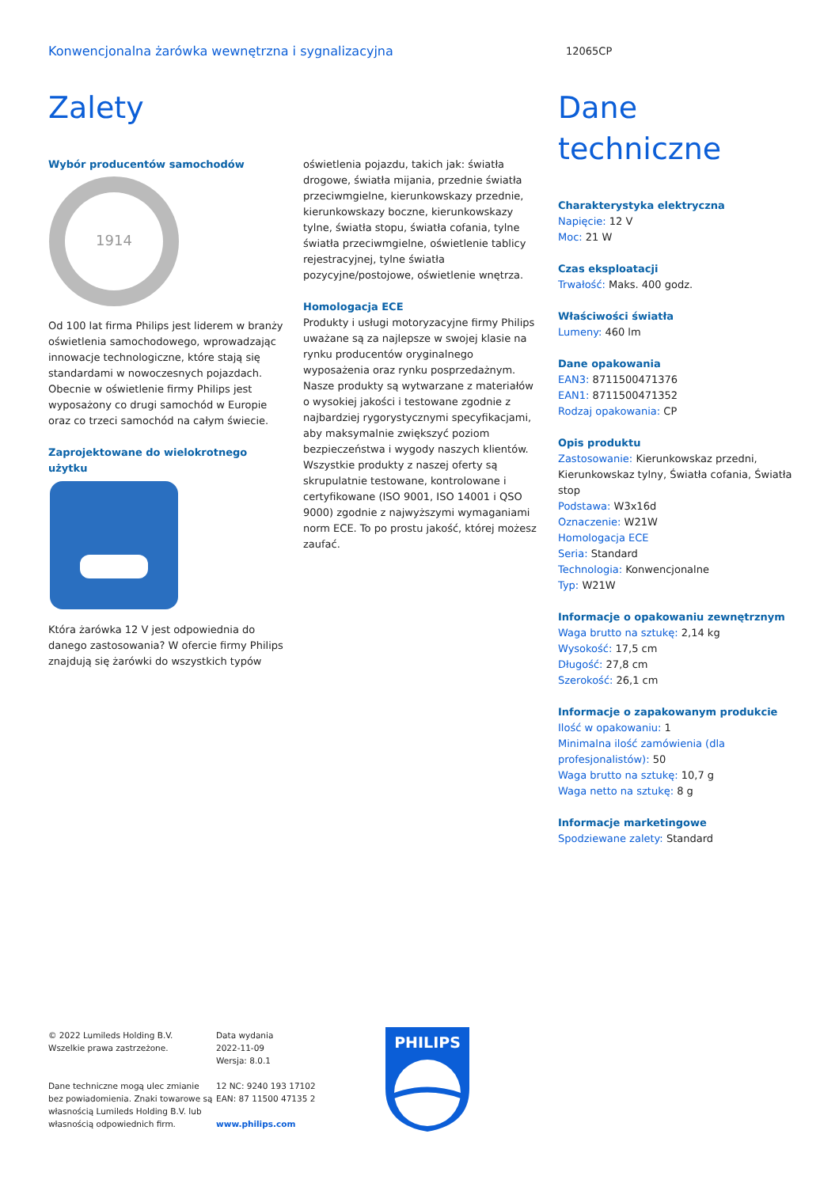Konwencjonalna żarówka wewnętrzna i sygnalizacyjna 12065CP
Zalety
Wybór producentów samochodów
1914
Od 100 lat firma Philips jest liderem w branży oświetlenia samochodowego, wprowadzając innowacje technologiczne, które stają się standardami w nowoczesnych pojazdach. Obecnie w oświetlenie firmy Philips jest wyposażony co drugi samochód w Europie oraz co trzeci samochód na całym świecie.
Zaprojektowane do wielokrotnego użytku
Która żarówka 12 V jest odpowiednia do danego zastosowania? W ofercie firmy Philips znajdują się żarówki do wszystkich typów
oświetlenia pojazdu, takich jak: światła drogowe, światła mijania, przednie światła przeciwmgielne, kierunkowskazy przednie, kierunkowskazy boczne, kierunkowskazy tylne, światła stopu, światła cofania, tylne światła przeciwmgielne, oświetlenie tablicy rejestracyjnej, tylne światła pozycyjne/postojowe, oświetlenie wnętrza.
Homologacja ECE
Produkty i usługi motoryzacyjne firmy Philips uważane są za najlepsze w swojej klasie na rynku producentów oryginalnego wyposażenia oraz rynku posprzedażnym. Nasze produkty są wytwarzane z materiałów o wysokiej jakości i testowane zgodnie z najbardziej rygorystycznymi specyfikacjami, aby maksymalnie zwiększyć poziom bezpieczeństwa i wygody naszych klientów. Wszystkie produkty z naszej oferty są skrupulatnie testowane, kontrolowane i certyfikowane (ISO 9001, ISO 14001 i QSO 9000) zgodnie z najwyższymi wymaganiami norm ECE. To po prostu jakość, której możesz zaufać.
Dane techniczne
Charakterystyka elektryczna
Napięcie: 12 V
Moc: 21 W
Czas eksploatacji
Trwałość: Maks. 400 godz.
Właściwości światła
Lumeny: 460 lm
Dane opakowania
EAN3: 8711500471376
EAN1: 8711500471352
Rodzaj opakowania: CP
Opis produktu
Zastosowanie: Kierunkowskaz przedni, Kierunkowskaz tylny, Światła cofania, Światła stop
Podstawa: W3x16d
Oznaczenie: W21W
Homologacja ECE
Seria: Standard
Technologia: Konwencjonalne
Typ: W21W
Informacje o opakowaniu zewnętrznym
Waga brutto na sztukę: 2,14 kg
Wysokość: 17,5 cm
Długość: 27,8 cm
Szerokość: 26,1 cm
Informacje o zapakowanym produkcie
Ilość w opakowaniu: 1
Minimalna ilość zamówienia (dla profesjonalistów): 50
Waga brutto na sztukę: 10,7 g
Waga netto na sztukę: 8 g
Informacje marketingowe
Spodziewane zalety: Standard
© 2022 Lumileds Holding B.V.
Wszelkie prawa zastrzeżone.
Dane techniczne mogą ulec zmianie bez powiadomienia. Znaki towarowe są własnością Lumileds Holding B.V. lub własnością odpowiednich firm.
Data wydania
2022-11-09
Wersja: 8.0.1
12 NC: 9240 193 17102
EAN: 87 11500 47135 2
www.philips.com
PHILIPS